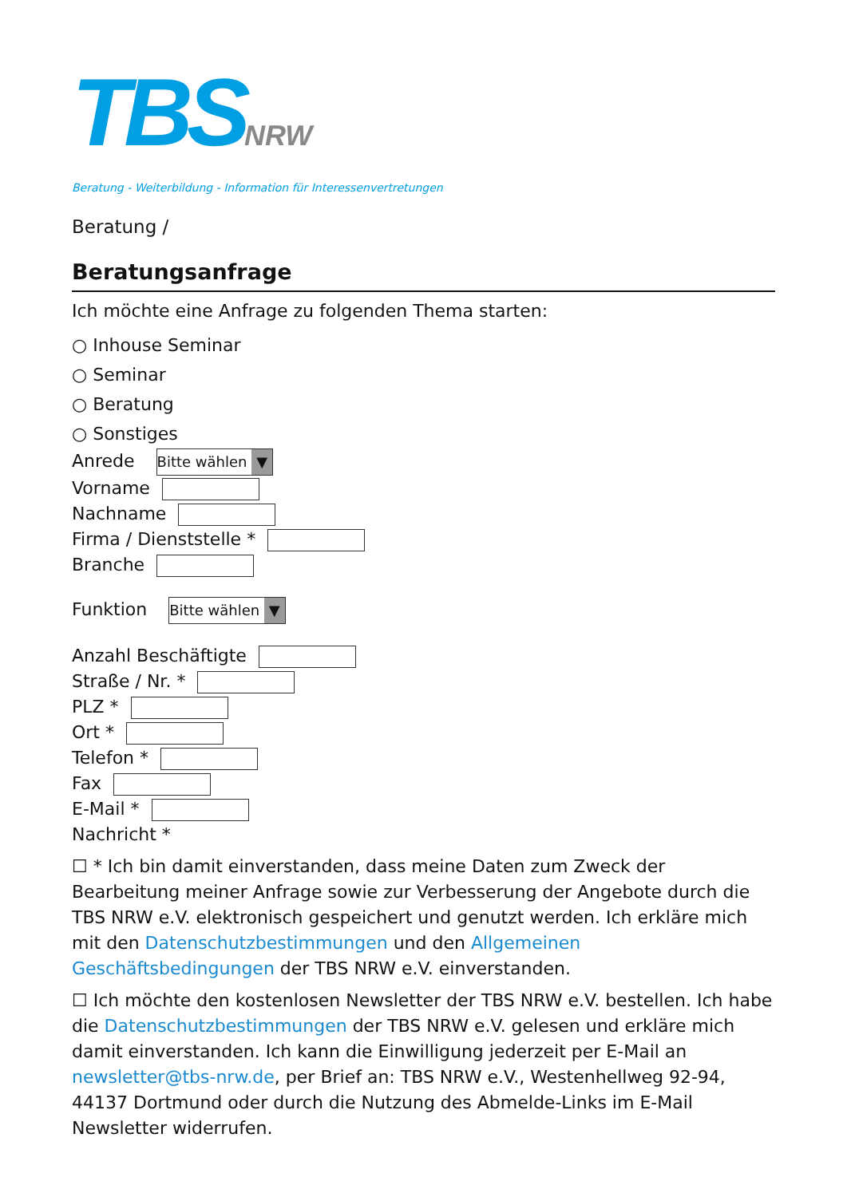TBSNRW
Beratung - Weiterbildung - Information für Interessenvertretungen
Beratung /
Beratungsanfrage
Ich möchte eine Anfrage zu folgenden Thema starten:
○ Inhouse Seminar
○ Seminar
○ Beratung
○ Sonstiges
Anrede Bitte wählen ▼
Vorname
Nachname
Firma / Dienststelle *
Branche
Funktion Bitte wählen ▼
Anzahl Beschäftigte
Straße / Nr. *
PLZ *
Ort *
Telefon *
Fax
E-Mail *
Nachricht *
☐ * Ich bin damit einverstanden, dass meine Daten zum Zweck der Bearbeitung meiner Anfrage sowie zur Verbesserung der Angebote durch die TBS NRW e.V. elektronisch gespeichert und genutzt werden. Ich erkläre mich mit den Datenschutzbestimmungen und den Allgemeinen Geschäftsbedingungen der TBS NRW e.V. einverstanden.
☐ Ich möchte den kostenlosen Newsletter der TBS NRW e.V. bestellen. Ich habe die Datenschutzbestimmungen der TBS NRW e.V. gelesen und erkläre mich damit einverstanden. Ich kann die Einwilligung jederzeit per E-Mail an newsletter@tbs-nrw.de, per Brief an: TBS NRW e.V., Westenhellweg 92-94, 44137 Dortmund oder durch die Nutzung des Abmelde-Links im E-Mail Newsletter widerrufen.